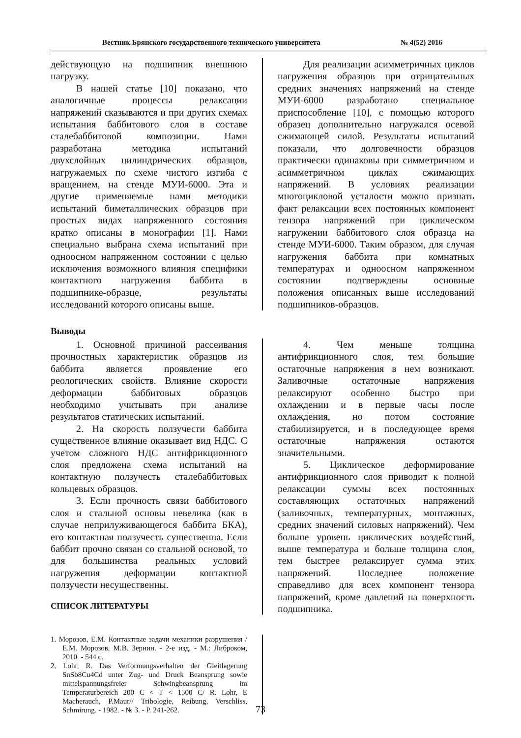Вестник Брянского государственного технического университета № 4(52) 2016
действующую на подшипник внешнюю нагрузку.
В нашей статье [10] показано, что аналогичные процессы релаксации напряжений сказываются и при других схемах испытания баббитового слоя в составе сталебаббитовой композиции. Нами разработана методика испытаний двухслойных цилиндрических образцов, нагружаемых по схеме чистого изгиба с вращением, на стенде МУИ-6000. Эта и другие применяемые нами методики испытаний биметаллических образцов при простых видах напряженного состояния кратко описаны в монографии [1]. Нами специально выбрана схема испытаний при одноосном напряженном состоянии с целью исключения возможного влияния специфики контактного нагружения баббита в подшипнике-образце, результаты исследований которого описаны выше.
Для реализации асимметричных циклов нагружения образцов при отрицательных средних значениях напряжений на стенде МУИ-6000 разработано специальное приспособление [10], с помощью которого образец дополнительно нагружался осевой сжимающей силой. Результаты испытаний показали, что долговечности образцов практически одинаковы при симметричном и асимметричном циклах сжимающих напряжений. В условиях реализации многоцикловой усталости можно признать факт релаксации всех постоянных компонент тензора напряжений при циклическом нагружении баббитового слоя образца на стенде МУИ-6000. Таким образом, для случая нагружения баббита при комнатных температурах и одноосном напряженном состоянии подтверждены основные положения описанных выше исследований подшипников-образцов.
Выводы
1. Основной причиной рассеивания прочностных характеристик образцов из баббита является проявление его реологических свойств. Влияние скорости деформации баббитовых образцов необходимо учитывать при анализе результатов статических испытаний.
2. На скорость ползучести баббита существенное влияние оказывает вид НДС. С учетом сложного НДС антифрикционного слоя предложена схема испытаний на контактную ползучесть сталебаббитовых кольцевых образцов.
3. Если прочность связи баббитового слоя и стальной основы невелика (как в случае неприлуживающегося баббита БКА), его контактная ползучесть существенна. Если баббит прочно связан со стальной основой, то для большинства реальных условий нагружения деформации контактной ползучести несущественны.
4. Чем меньше толщина антифрикционного слоя, тем большие остаточные напряжения в нем возникают. Заливочные остаточные напряжения релаксируют особенно быстро при охлаждении и в первые часы после охлаждения, но потом состояние стабилизируется, и в последующее время остаточные напряжения остаются значительными.
5. Циклическое деформирование антифрикционного слоя приводит к полной релаксации суммы всех постоянных составляющих остаточных напряжений (заливочных, температурных, монтажных, средних значений силовых напряжений). Чем больше уровень циклических воздействий, выше температура и больше толщина слоя, тем быстрее релаксирует сумма этих напряжений. Последнее положение справедливо для всех компонент тензора напряжений, кроме давлений на поверхность подшипника.
СПИСОК ЛИТЕРАТУРЫ
1. Морозов, Е.М. Контактные задачи механики разрушения / Е.М. Морозов, М.В. Зернин. - 2-е изд. - М.: Либроком, 2010. - 544 с.
2. Lohr, R. Das Verformungsverhalten der Gleitlagerung SnSb8Cu4Cd unter Zug- und Druck Beansprung sowie mittelspannungsfreier Schwingbeansprung im Temperaturbereich 200 C < T < 1500 C/ R. Lohr, E Macherauch, P.Maur// Tribologie, Reibung, Verschliss, Schmirung. - 1982. - № 3. - P. 241-262.
73